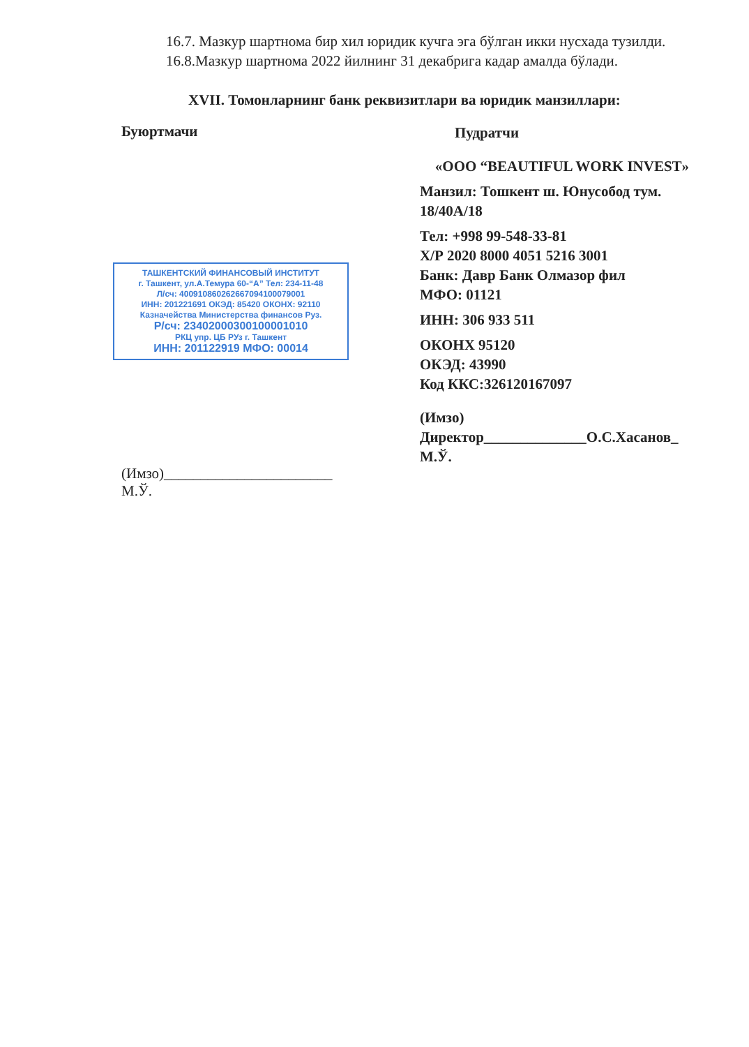16.7. Мазкур шартнома бир хил юридик кучга эга бўлган икки нусхада тузилди.
16.8.Мазкур шартнома 2022 йилнинг 31 декабрига кадар амалда бўлади.
XVII. Томонларнинг банк реквизитлари ва юридик манзиллари:
Буюртмачи
ТАШКЕНТСКИЙ ФИНАНСОВЫЙ ИНСТИТУТ
г. Ташкент, ул.А.Темура 60-“А” Тел: 234-11-48
Л/сч: 400910860262667094100079001
ИНН: 201221691 ОКЭД: 85420 ОКОНХ: 92110
Казначейства Министерства финансов Руз.
Р/сч: 23402000300100001010
РКЦ упр. ЦБ РУз г. Ташкент
ИНН: 201122919 МФО: 00014
(Имзо)_______________________
М.Ў.
Пудратчи
«ООО “BEAUTIFUL WORK INVEST»
Манзил: Тошкент ш. Юнусобод тум. 18/40А/18
Тел: +998 99-548-33-81
Х/Р 2020 8000 4051 5216 3001
Банк: Давр Банк Олмазор фил
МФО: 01121
ИНН: 306 933 511
ОКОНХ 95120
ОКЭД: 43990
Код ККС:326120167097
(Имзо)
Директор______________О.С.Хасанов_
М.Ў.